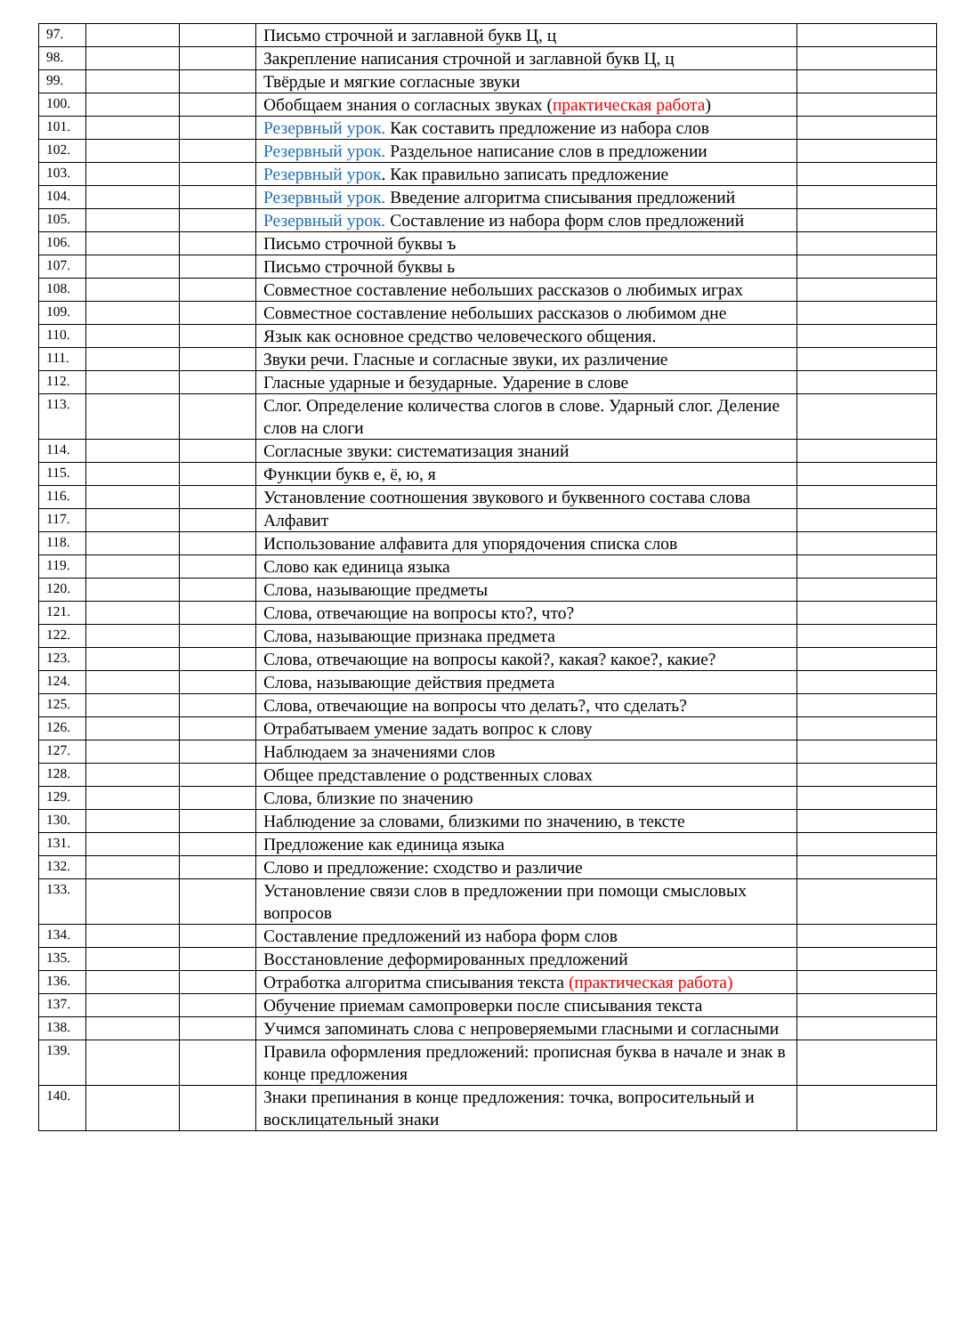| 97. | | | Письмо строчной и заглавной букв Ц, ц | |
| 98. | | | Закрепление написания строчной и заглавной букв Ц, ц | |
| 99. | | | Твёрдые и мягкие согласные звуки | |
| 100. | | | Обобщаем знания о согласных звуках ( практическая работа ) | |
| 101. | | | Резервный урок. Как составить предложение из набора слов | |
| 102. | | | Резервный урок. Раздельное написание слов в предложении | |
| 103. | | | Резервный урок . Как правильно записать предложение | |
| 104. | | | Резервный урок. Введение алгоритма списывания предложений | |
| 105. | | | Резервный урок. Составление из набора форм слов предложений | |
| 106. | | | Письмо строчной буквы ъ | |
| 107. | | | Письмо строчной буквы ь | |
| 108. | | | Совместное составление небольших рассказов о любимых играх | |
| 109. | | | Совместное составление небольших рассказов о любимом дне | |
| 110. | | | Язык как основное средство человеческого общения. | |
| 111. | | | Звуки речи. Гласные и согласные звуки, их различение | |
| 112. | | | Гласные ударные и безударные. Ударение в слове | |
| 113. | | | Слог. Определение количества слогов в слове. Ударный слог. Деление слов на слоги | |
| 114. | | | Согласные звуки: систематизация знаний | |
| 115. | | | Функции букв е, ё, ю, я | |
| 116. | | | Установление соотношения звукового и буквенного состава слова | |
| 117. | | | Алфавит | |
| 118. | | | Использование алфавита для упорядочения списка слов | |
| 119. | | | Слово как единица языка | |
| 120. | | | Слова, называющие предметы | |
| 121. | | | Слова, отвечающие на вопросы кто?, что? | |
| 122. | | | Слова, называющие признака предмета | |
| 123. | | | Слова, отвечающие на вопросы какой?, какая? какое?, какие? | |
| 124. | | | Слова, называющие действия предмета | |
| 125. | | | Слова, отвечающие на вопросы что делать?, что сделать? | |
| 126. | | | Отрабатываем умение задать вопрос к слову | |
| 127. | | | Наблюдаем за значениями слов | |
| 128. | | | Общее представление о родственных словах | |
| 129. | | | Слова, близкие по значению | |
| 130. | | | Наблюдение за словами, близкими по значению, в тексте | |
| 131. | | | Предложение как единица языка | |
| 132. | | | Слово и предложение: сходство и различие | |
| 133. | | | Установление связи слов в предложении при помощи смысловых вопросов | |
| 134. | | | Составление предложений из набора форм слов | |
| 135. | | | Восстановление деформированных предложений | |
| 136. | | | Отработка алгоритма списывания текста (практическая работа) | |
| 137. | | | Обучение приемам самопроверки после списывания текста | |
| 138. | | | Учимся запоминать слова с непроверяемыми гласными и согласными | |
| 139. | | | Правила оформления предложений: прописная буква в начале и знак в конце предложения | |
| 140. | | | Знаки препинания в конце предложения: точка, вопросительный и восклицательный знаки | |